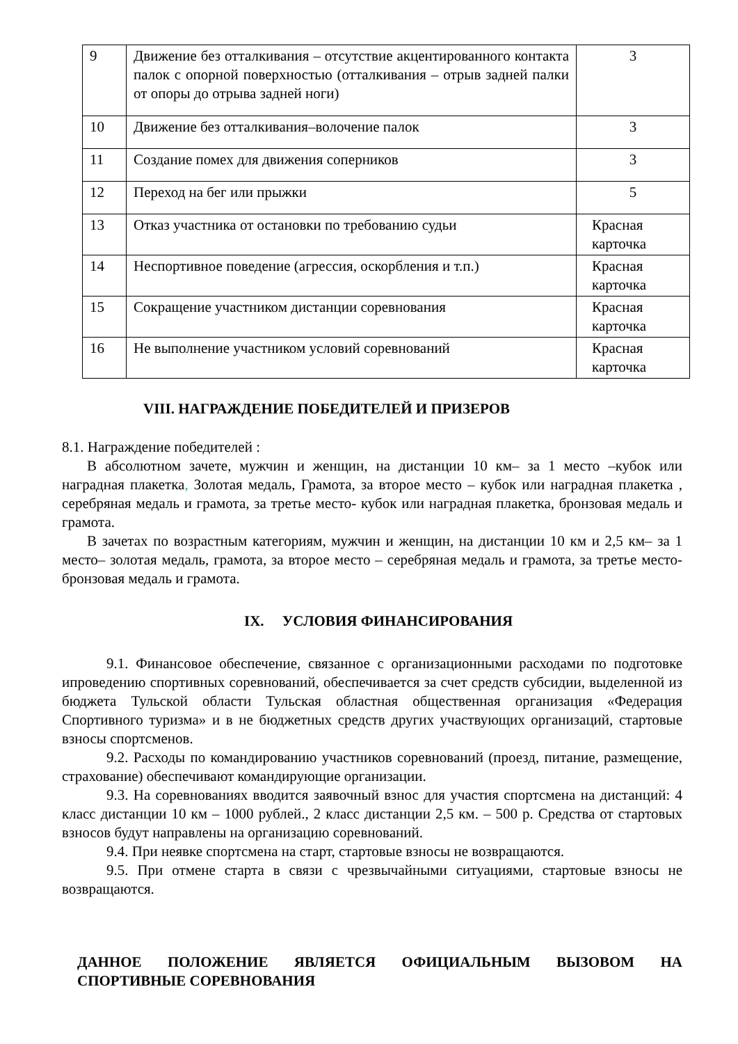| 9 | Движение без отталкивания – отсутствие акцентированного контакта палок с опорной поверхностью (отталкивания – отрыв задней палки от опоры до отрыва задней ноги) | 3 |
| 10 | Движение без отталкивания–волочение палок | 3 |
| 11 | Создание помех для движения соперников | 3 |
| 12 | Переход на бег или прыжки | 5 |
| 13 | Отказ участника от остановки по требованию судьи | Красная карточка |
| 14 | Неспортивное поведение (агрессия, оскорбления и т.п.) | Красная карточка |
| 15 | Сокращение участником дистанции соревнования | Красная карточка |
| 16 | Не выполнение участником условий соревнований | Красная карточка |
VIII. НАГРАЖДЕНИЕ ПОБЕДИТЕЛЕЙ И ПРИЗЕРОВ
8.1. Награждение победителей :
В абсолютном зачете, мужчин и женщин, на дистанции 10 км– за 1 место –кубок или наградная плакетка, Золотая медаль, Грамота, за второе место – кубок или наградная плакетка , серебряная медаль и грамота, за третье место- кубок или наградная плакетка, бронзовая медаль и грамота.
В зачетах по возрастным категориям, мужчин и женщин, на дистанции 10 км и 2,5 км– за 1 место– золотая медаль, грамота, за второе место – серебряная медаль и грамота, за третье место- бронзовая медаль и грамота.
IX. УСЛОВИЯ ФИНАНСИРОВАНИЯ
9.1. Финансовое обеспечение, связанное с организационными расходами по подготовке ипроведению спортивных соревнований, обеспечивается за счет средств субсидии, выделенной из бюджета Тульской области Тульская областная общественная организация «Федерация Спортивного туризма» и в не бюджетных средств других участвующих организаций, стартовые взносы спортсменов.
9.2. Расходы по командированию участников соревнований (проезд, питание, размещение, страхование) обеспечивают командирующие организации.
9.3. На соревнованиях вводится заявочный взнос для участия спортсмена на дистанций: 4 класс дистанции 10 км – 1000 рублей., 2 класс дистанции 2,5 км. – 500 р. Средства от стартовых взносов будут направлены на организацию соревнований.
9.4. При неявке спортсмена на старт, стартовые взносы не возвращаются.
9.5. При отмене старта в связи с чрезвычайными ситуациями, стартовые взносы не возвращаются.
ДАННОЕ ПОЛОЖЕНИЕ ЯВЛЯЕТСЯ ОФИЦИАЛЬНЫМ ВЫЗОВОМ НА СПОРТИВНЫЕ СОРЕВНОВАНИЯ